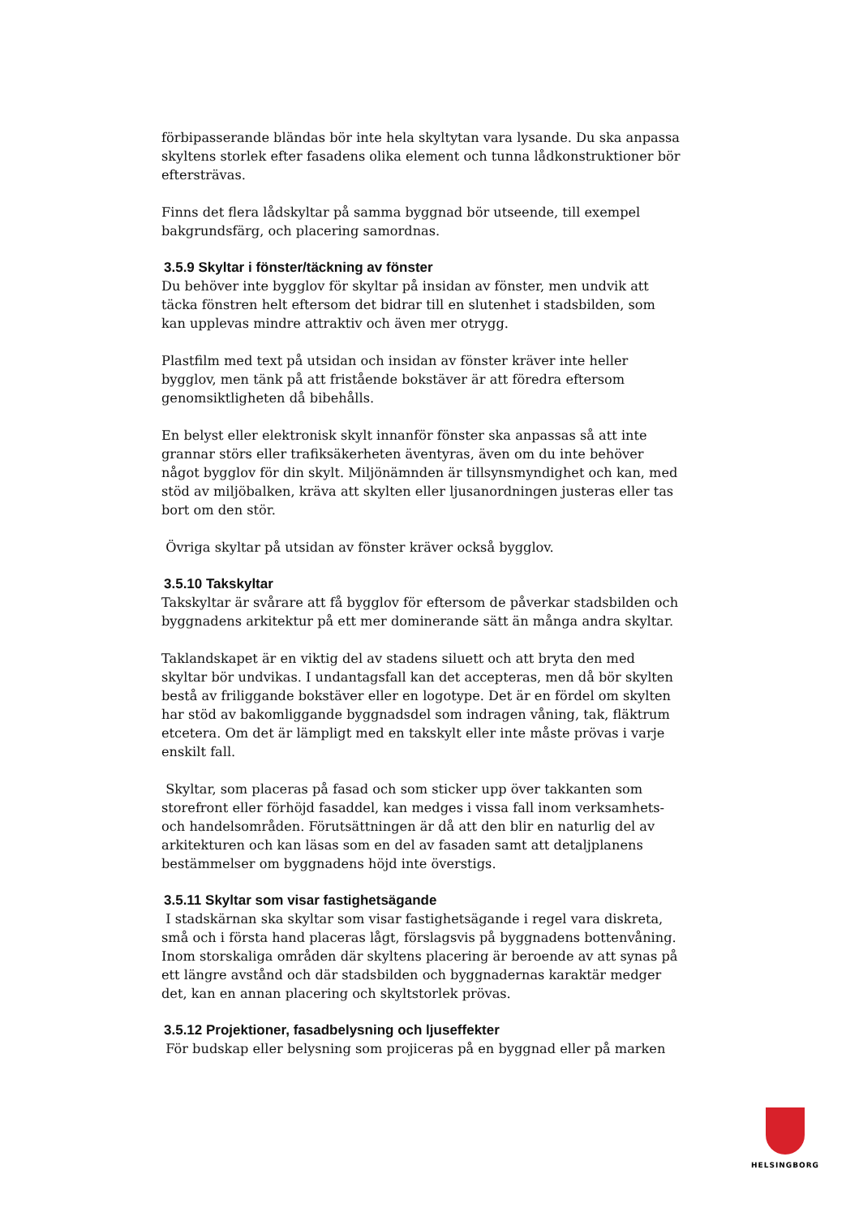förbipasserande bländas bör inte hela skyltytan vara lysande. Du ska anpassa skyltens storlek efter fasadens olika element och tunna lådkonstruktioner bör eftersträvas.
Finns det flera lådskyltar på samma byggnad bör utseende, till exempel bakgrundsfärg, och placering samordnas.
3.5.9 Skyltar i fönster/täckning av fönster
Du behöver inte bygglov för skyltar på insidan av fönster, men undvik att täcka fönstren helt eftersom det bidrar till en slutenhet i stadsbilden, som kan upplevas mindre attraktiv och även mer otrygg.
Plastfilm med text på utsidan och insidan av fönster kräver inte heller bygglov, men tänk på att fristående bokstäver är att föredra eftersom genomsiktligheten då bibehålls.
En belyst eller elektronisk skylt innanför fönster ska anpassas så att inte grannar störs eller trafiksäkerheten äventyras, även om du inte behöver något bygglov för din skylt. Miljönämnden är tillsynsmyndighet och kan, med stöd av miljöbalken, kräva att skylten eller ljusanordningen justeras eller tas bort om den stör.
Övriga skyltar på utsidan av fönster kräver också bygglov.
3.5.10 Takskyltar
Takskyltar är svårare att få bygglov för eftersom de påverkar stadsbilden och byggnadens arkitektur på ett mer dominerande sätt än många andra skyltar.
Taklandskapet är en viktig del av stadens siluett och att bryta den med skyltar bör undvikas. I undantagsfall kan det accepteras, men då bör skylten bestå av friliggande bokstäver eller en logotype. Det är en fördel om skylten har stöd av bakomliggande byggnadsdel som indragen våning, tak, fläktrum etcetera. Om det är lämpligt med en takskylt eller inte måste prövas i varje enskilt fall.
Skyltar, som placeras på fasad och som sticker upp över takkanten som storefront eller förhöjd fasaddel, kan medges i vissa fall inom verksamhets- och handelsområden. Förutsättningen är då att den blir en naturlig del av arkitekturen och kan läsas som en del av fasaden samt att detaljplanens bestämmelser om byggnadens höjd inte överstigs.
3.5.11 Skyltar som visar fastighetsägande
I stadskärnan ska skyltar som visar fastighetsägande i regel vara diskreta, små och i första hand placeras lågt, förslagsvis på byggnadens bottenvåning. Inom storskaliga områden där skyltens placering är beroende av att synas på ett längre avstånd och där stadsbilden och byggnadernas karaktär medger det, kan en annan placering och skyltstorlek prövas.
3.5.12 Projektioner, fasadbelysning och ljuseffekter
För budskap eller belysning som projiceras på en byggnad eller på marken
HELSINGBORG